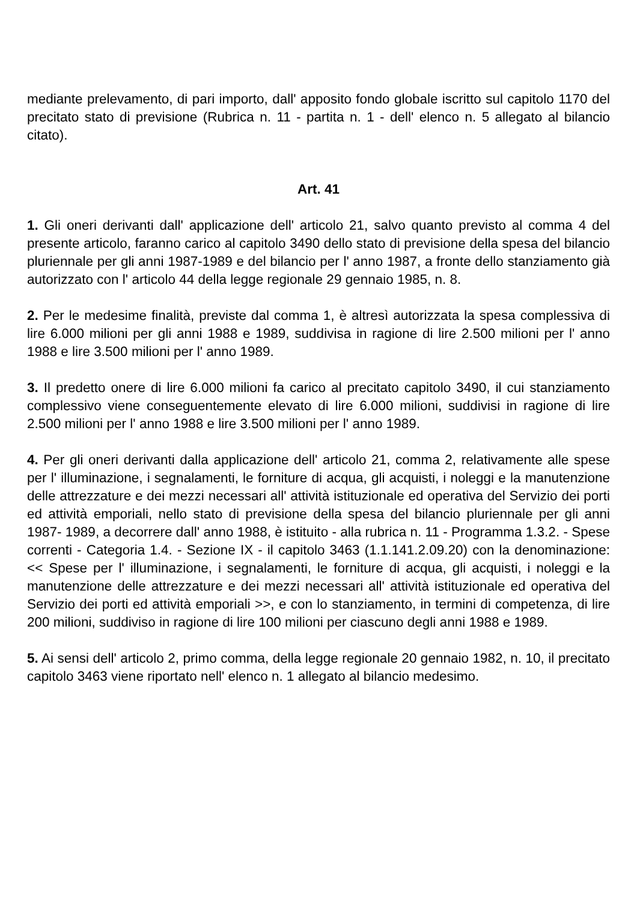mediante prelevamento, di pari importo, dall' apposito fondo globale iscritto sul capitolo 1170 del precitato stato di previsione (Rubrica n. 11 - partita n. 1 - dell' elenco n. 5 allegato al bilancio citato).
Art. 41
1. Gli oneri derivanti dall' applicazione dell' articolo 21, salvo quanto previsto al comma 4 del presente articolo, faranno carico al capitolo 3490 dello stato di previsione della spesa del bilancio pluriennale per gli anni 1987-1989 e del bilancio per l' anno 1987, a fronte dello stanziamento già autorizzato con l' articolo 44 della legge regionale 29 gennaio 1985, n. 8.
2. Per le medesime finalità, previste dal comma 1, è altresì autorizzata la spesa complessiva di lire 6.000 milioni per gli anni 1988 e 1989, suddivisa in ragione di lire 2.500 milioni per l' anno 1988 e lire 3.500 milioni per l' anno 1989.
3. Il predetto onere di lire 6.000 milioni fa carico al precitato capitolo 3490, il cui stanziamento complessivo viene conseguentemente elevato di lire 6.000 milioni, suddivisi in ragione di lire 2.500 milioni per l' anno 1988 e lire 3.500 milioni per l' anno 1989.
4. Per gli oneri derivanti dalla applicazione dell' articolo 21, comma 2, relativamente alle spese per l' illuminazione, i segnalamenti, le forniture di acqua, gli acquisti, i noleggi e la manutenzione delle attrezzature e dei mezzi necessari all' attività istituzionale ed operativa del Servizio dei porti ed attività emporiali, nello stato di previsione della spesa del bilancio pluriennale per gli anni 1987- 1989, a decorrere dall' anno 1988, è istituito - alla rubrica n. 11 - Programma 1.3.2. - Spese correnti - Categoria 1.4. - Sezione IX - il capitolo 3463 (1.1.141.2.09.20) con la denominazione: << Spese per l' illuminazione, i segnalamenti, le forniture di acqua, gli acquisti, i noleggi e la manutenzione delle attrezzature e dei mezzi necessari all' attività istituzionale ed operativa del Servizio dei porti ed attività emporiali >>, e con lo stanziamento, in termini di competenza, di lire 200 milioni, suddiviso in ragione di lire 100 milioni per ciascuno degli anni 1988 e 1989.
5. Ai sensi dell' articolo 2, primo comma, della legge regionale 20 gennaio 1982, n. 10, il precitato capitolo 3463 viene riportato nell' elenco n. 1 allegato al bilancio medesimo.